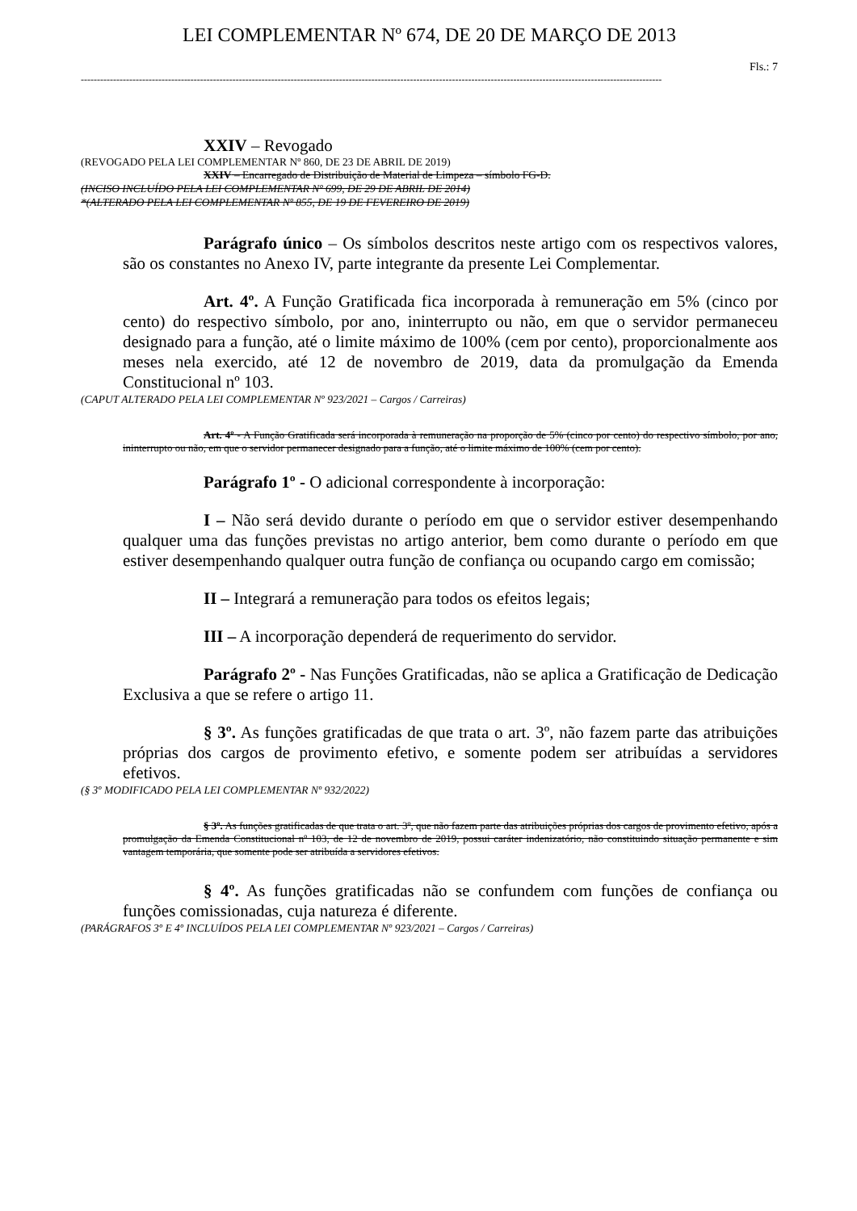LEI COMPLEMENTAR Nº 674, DE 20 DE MARÇO DE 2013
Fls.: 7
------------------------------------------------------------------------------------------------------------------------------------------------------------------------------------
XXIV – Revogado
(REVOGADO PELA LEI COMPLEMENTAR Nº 860, DE 23 DE ABRIL DE 2019)
XXIV – Encarregado de Distribuição de Material de Limpeza – símbolo FG-D.
(INCISO INCLUÍDO PELA LEI COMPLEMENTAR Nº 699, DE 29 DE ABRIL DE 2014)
*(ALTERADO PELA LEI COMPLEMENTAR Nº 855, DE 19 DE FEVEREIRO DE 2019)
Parágrafo único – Os símbolos descritos neste artigo com os respectivos valores, são os constantes no Anexo IV, parte integrante da presente Lei Complementar.
Art. 4º. A Função Gratificada fica incorporada à remuneração em 5% (cinco por cento) do respectivo símbolo, por ano, ininterrupto ou não, em que o servidor permaneceu designado para a função, até o limite máximo de 100% (cem por cento), proporcionalmente aos meses nela exercido, até 12 de novembro de 2019, data da promulgação da Emenda Constitucional nº 103.
(CAPUT ALTERADO PELA LEI COMPLEMENTAR Nº 923/2021 – Cargos / Carreiras)
Art. 4º - A Função Gratificada será incorporada à remuneração na proporção de 5% (cinco por cento) do respectivo símbolo, por ano, ininterrupto ou não, em que o servidor permanecer designado para a função, até o limite máximo de 100% (cem por cento).
Parágrafo 1º - O adicional correspondente à incorporação:
I – Não será devido durante o período em que o servidor estiver desempenhando qualquer uma das funções previstas no artigo anterior, bem como durante o período em que estiver desempenhando qualquer outra função de confiança ou ocupando cargo em comissão;
II – Integrará a remuneração para todos os efeitos legais;
III – A incorporação dependerá de requerimento do servidor.
Parágrafo 2º - Nas Funções Gratificadas, não se aplica a Gratificação de Dedicação Exclusiva a que se refere o artigo 11.
§ 3º. As funções gratificadas de que trata o art. 3º, não fazem parte das atribuições próprias dos cargos de provimento efetivo, e somente podem ser atribuídas a servidores efetivos.
(§ 3º MODIFICADO PELA LEI COMPLEMENTAR Nº 932/2022)
§ 3º. As funções gratificadas de que trata o art. 3º, que não fazem parte das atribuições próprias dos cargos de provimento efetivo, após a promulgação da Emenda Constitucional nº 103, de 12 de novembro de 2019, possui caráter indenizatório, não constituindo situação permanente e sim vantagem temporária, que somente pode ser atribuída a servidores efetivos.
§ 4º. As funções gratificadas não se confundem com funções de confiança ou funções comissionadas, cuja natureza é diferente.
(PARÁGRAFOS 3º E 4º INCLUÍDOS PELA LEI COMPLEMENTAR Nº 923/2021 – Cargos / Carreiras)